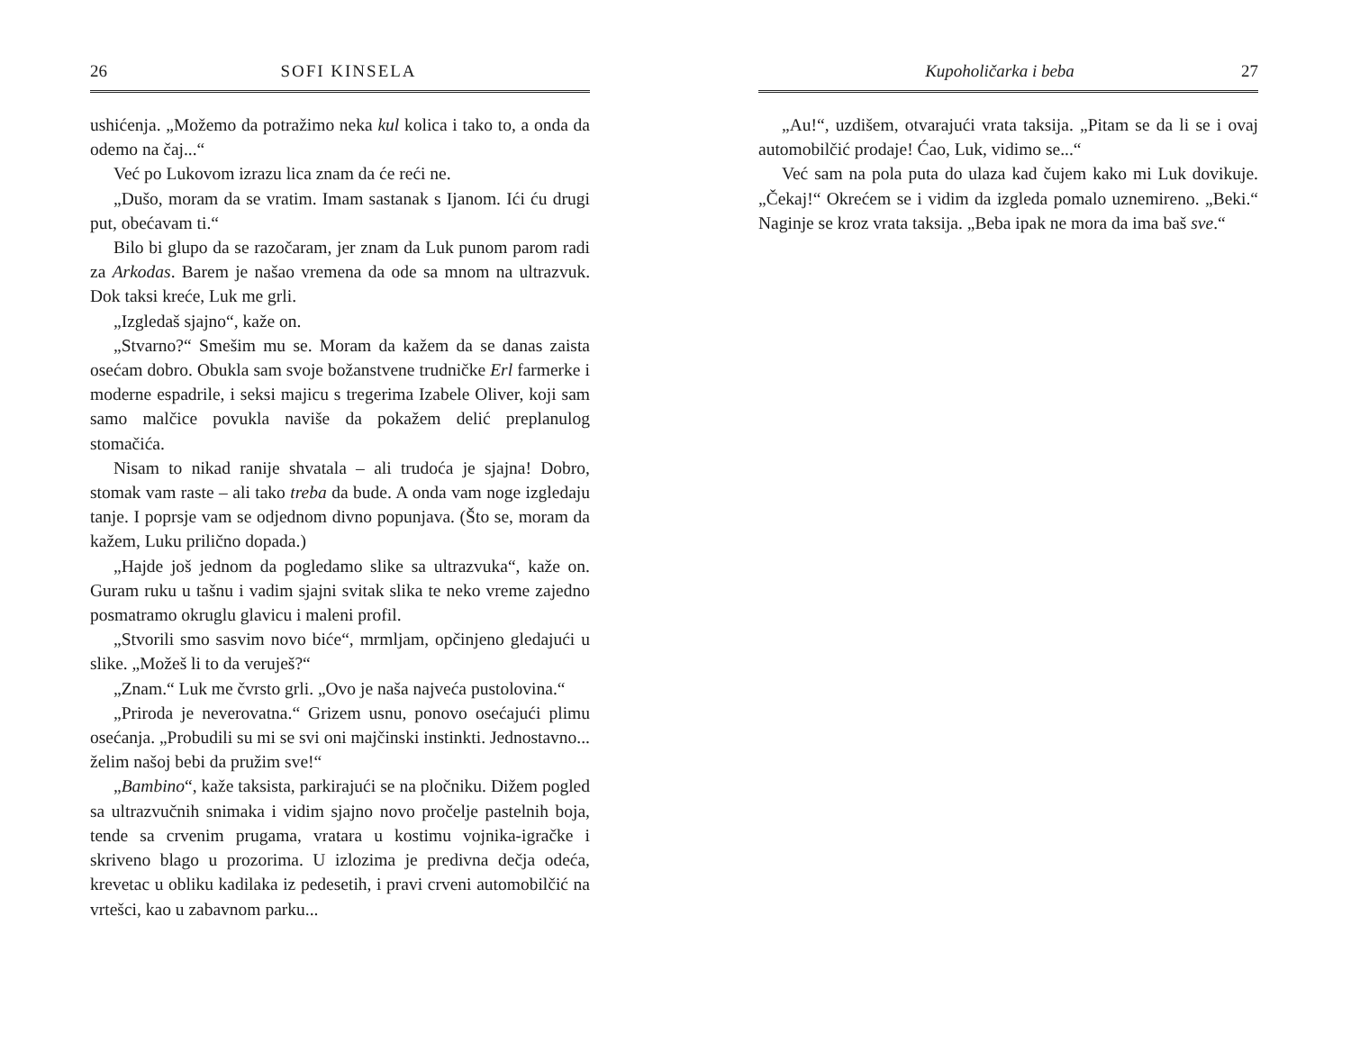26 SOFI KINSELA
ushićenja. „Možemo da potražimo neka kul kolica i tako to, a onda da odemo na čaj...“
Već po Lukovom izrazu lica znam da će reći ne.
„Dušo, moram da se vratim. Imam sastanak s Ijanom. Ići ću drugi put, obećavam ti.“
Bilo bi glupo da se razočaram, jer znam da Luk punom parom radi za Arkodas. Barem je našao vremena da ode sa mnom na ultrazvuk. Dok taksi kreće, Luk me grli.
„Izgledaš sjajno“, kaže on.
„Stvarno?“ Smešim mu se. Moram da kažem da se danas zaista osećam dobro. Obukla sam svoje božanstvene trudničke Erl farmerke i moderne espadrile, i seksi majicu s tregerima Izabele Oliver, koji sam samo malčice povukla naviše da pokažem delić preplanulog stomačića.
Nisam to nikad ranije shvatala – ali trudoća je sjajna! Dobro, stomak vam raste – ali tako treba da bude. A onda vam noge izgledaju tanje. I poprsje vam se odjednom divno popunjava. (Što se, moram da kažem, Luku prilično dopada.)
„Hajde još jednom da pogledamo slike sa ultrazvuka“, kaže on. Guram ruku u tašnu i vadim sjajni svitak slika te neko vreme zajedno posmatramo okruglu glavicu i maleni profil.
„Stvorili smo sasvim novo biće“, mrmljam, opčinjeno gledajući u slike. „Možeš li to da veruješ?“
„Znam.“ Luk me čvrsto grli. „Ovo je naša najveća pustolovina.“
„Priroda je neverovatna.“ Grizem usnu, ponovo osećajući plimu osećanja. „Probudili su mi se svi oni majčinski instinkti. Jednostavno... želim našoj bebi da pružim sve!“
„Bambino“, kaže taksista, parkirajući se na pločniku. Dižem pogled sa ultrazvučnih snimaka i vidim sjajno novo pročelje pastelnih boja, tende sa crvenim prugama, vratara u kostimu vojnika-igračke i skriveno blago u prozorima. U izlozima je predivna dečja odeća, krevetac u obliku kadilaka iz pedesetih, i pravi crveni automobilčić na vrtešci, kao u zabavnom parku...
Kupoholičarka i beba 27
„Au!“, uzdišem, otvarajući vrata taksija. „Pitam se da li se i ovaj automobilčić prodaje! Ćao, Luk, vidimo se...“
Već sam na pola puta do ulaza kad čujem kako mi Luk dovikuje. „Čekaj!“ Okrećem se i vidim da izgleda pomalo uznemireno. „Beki.“ Naginje se kroz vrata taksija. „Beba ipak ne mora da ima baš sve.“